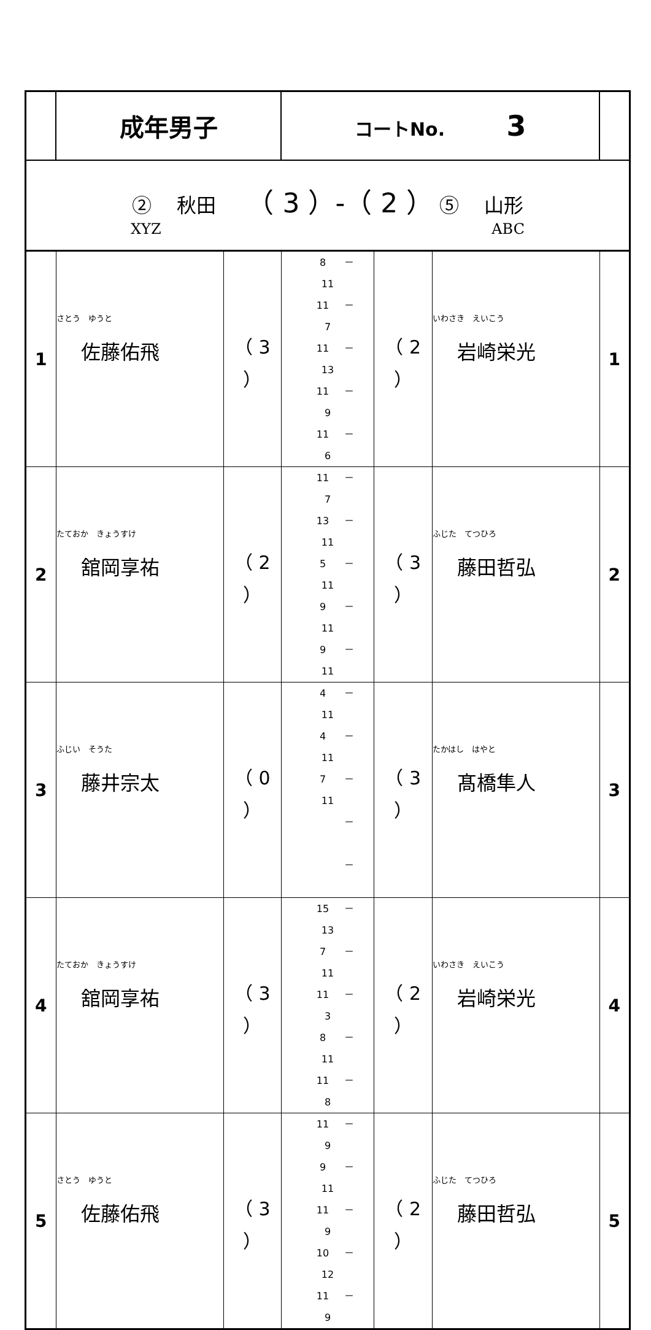| | 成年男子 | | コートNo. 3 | | | |
| ② 秋田 （ 3 ）-（ 2 ） ⑤ 山形 XYZ ABC | | | | | | |
| 1 | さとう ゆうと 佐藤佑飛 | （ 3 ） | 8 － 11 11 － 7 11 － 13 11 － 9 11 － 6 | （ 2 ） | いわさき えいこう 岩崎栄光 | 1 |
| 2 | たておか きょうすけ 舘岡享祐 | （ 2 ） | 11 － 7 13 － 11 5 － 11 9 － 11 9 － 11 | （ 3 ） | ふじた てつひろ 藤田哲弘 | 2 |
| 3 | ふじい そうた 藤井宗太 | （ 0 ） | 4 － 11 4 － 11 7 － 11 － － | （ 3 ） | たかはし はやと 髙橋隼人 | 3 |
| 4 | たておか きょうすけ 舘岡享祐 | （ 3 ） | 15 － 13 7 － 11 11 － 3 8 － 11 11 － 8 | （ 2 ） | いわさき えいこう 岩崎栄光 | 4 |
| 5 | さとう ゆうと 佐藤佑飛 | （ 3 ） | 11 － 9 9 － 11 11 － 9 10 － 12 11 － 9 | （ 2 ） | ふじた てつひろ 藤田哲弘 | 5 |